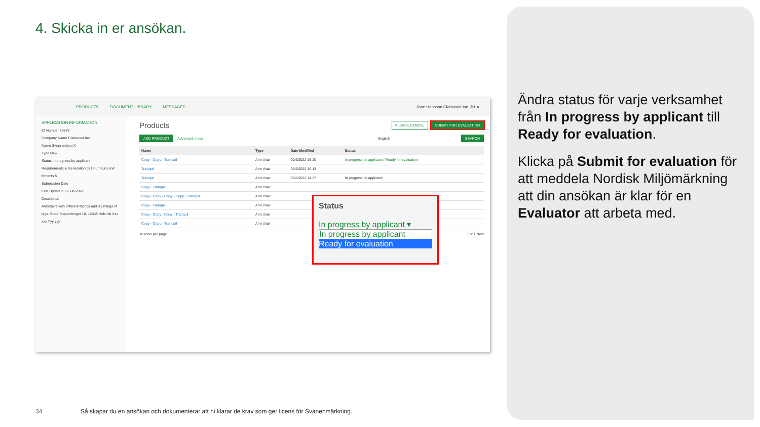4. Skicka in er ansökan.
PRODUCTS DOCUMENT LIBRARY MESSAGES Jane Hansson Clariwood Inc. JH ✕
APPLICATION INFORMATION
ID Number 29879
Company Name Clariwood Inc.
Name Swan project X
Type New
Status In progress by applicant
Requirements & Generation 031 Furniture and fitments 5
Submission Date
Last Updated 09-Jun-2022
Description
Armchairs with different fabrics and 3 settings of legs. Stora Kopparberget 10, 12345 Helsinki Xxx xxx Yyy yyy
Products PLEASE CANCEL SUBMIT FOR EVALUATION
ADD PRODUCT Advanced mode English SEARCH
| Name | Type | Date Modified | Status |
| --- | --- | --- | --- |
| Copy - Copy - Tranquil | Arm chair | 09/6/2022 16:20 | In progress by applicant / Ready for evaluation |
| Tranquil | Arm chair | 09/6/2022 16:13 | |
| Tranquil | Arm chair | 09/6/2022 14:37 | In progress by applicant |
| Copy - Tranquil | Arm chair | | |
| Copy - Copy - Copy - Copy - Tranquil | Arm chair | | |
| Copy - Tranquil | Arm chair | | |
| Copy - Copy - Copy - Tranquil | Arm chair | | |
| Copy - Copy - Tranquil | Arm chair | | |
10 rows per page 1 of 1 Next
Status
In progress by applicant ▾
In progress by applicant
Ready for evaluation
Ändra status för varje verksamhet från In progress by applicant till Ready for evaluation.
Klicka på Submit for evaluation för att meddela Nordisk Miljömärkning att din ansökan är klar för en Evaluator att arbeta med.
34
Så skapar du en ansökan och dokumenterar att ni klarar de krav som ger licens för Svanenmärkning.